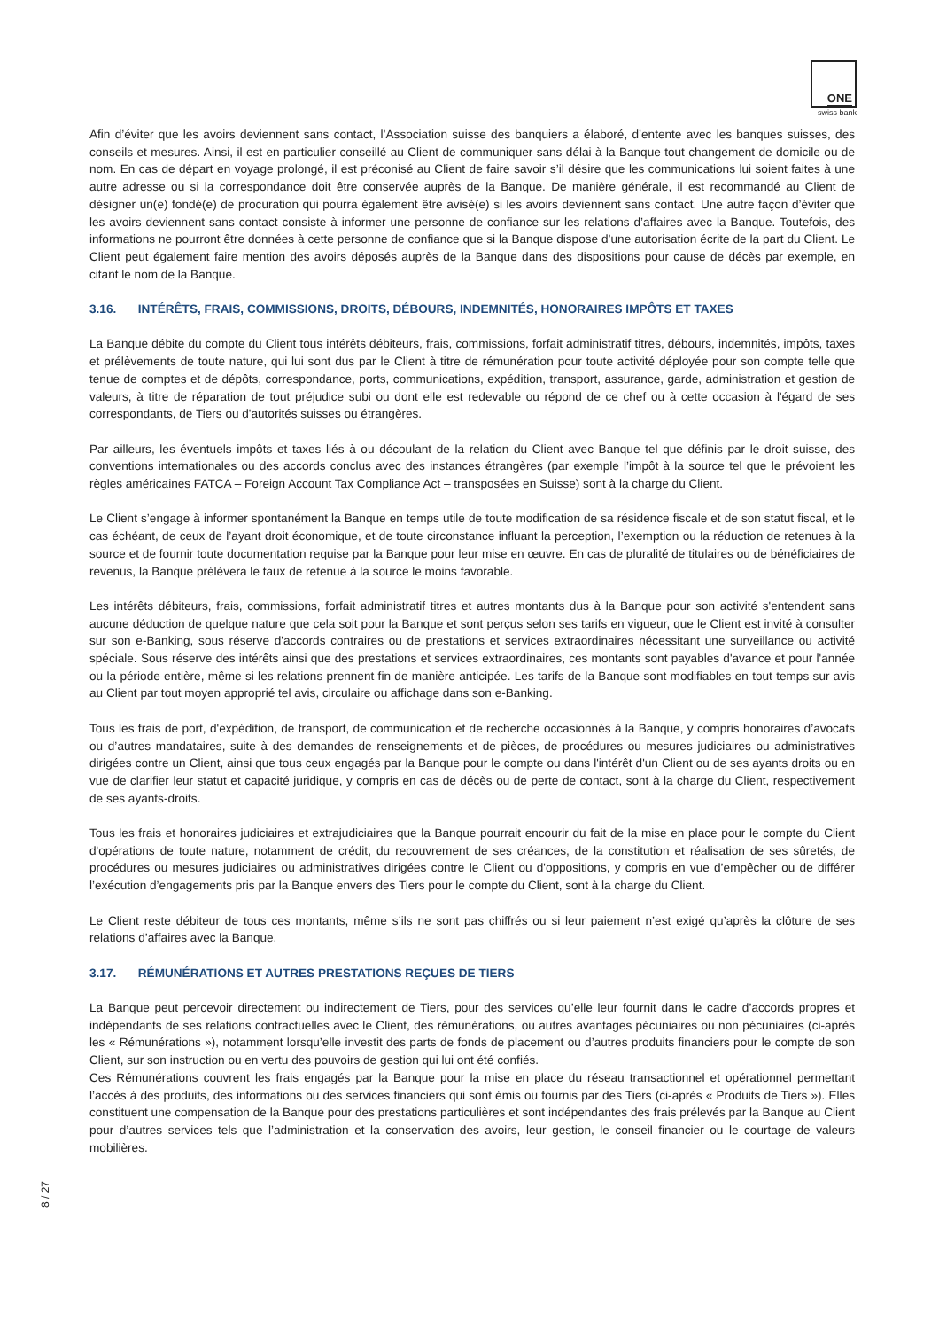ONE
swiss bank
Afin d’éviter que les avoirs deviennent sans contact, l’Association suisse des banquiers a élaboré, d’entente avec les banques suisses, des conseils et mesures. Ainsi, il est en particulier conseillé au Client de communiquer sans délai à la Banque tout changement de domicile ou de nom. En cas de départ en voyage prolongé, il est préconisé au Client de faire savoir s’il désire que les communications lui soient faites à une autre adresse ou si la correspondance doit être conservée auprès de la Banque. De manière générale, il est recommandé au Client de désigner un(e) fondé(e) de procuration qui pourra également être avisé(e) si les avoirs deviennent sans contact. Une autre façon d’éviter que les avoirs deviennent sans contact consiste à informer une personne de confiance sur les relations d’affaires avec la Banque. Toutefois, des informations ne pourront être données à cette personne de confiance que si la Banque dispose d’une autorisation écrite de la part du Client. Le Client peut également faire mention des avoirs déposés auprès de la Banque dans des dispositions pour cause de décès par exemple, en citant le nom de la Banque.
3.16. INTÉRÊTS, FRAIS, COMMISSIONS, DROITS, DÉBOURS, INDEMNITÉS, HONORAIRES IMPÔTS ET TAXES
La Banque débite du compte du Client tous intérêts débiteurs, frais, commissions, forfait administratif titres, débours, indemnités, impôts, taxes et prélèvements de toute nature, qui lui sont dus par le Client à titre de rémunération pour toute activité déployée pour son compte telle que tenue de comptes et de dépôts, correspondance, ports, communications, expédition, transport, assurance, garde, administration et gestion de valeurs, à titre de réparation de tout préjudice subi ou dont elle est redevable ou répond de ce chef ou à cette occasion à l'égard de ses correspondants, de Tiers ou d'autorités suisses ou étrangères.
Par ailleurs, les éventuels impôts et taxes liés à ou découlant de la relation du Client avec Banque tel que définis par le droit suisse, des conventions internationales ou des accords conclus avec des instances étrangères (par exemple l’impôt à la source tel que le prévoient les règles américaines FATCA – Foreign Account Tax Compliance Act – transposées en Suisse) sont à la charge du Client.
Le Client s’engage à informer spontanément la Banque en temps utile de toute modification de sa résidence fiscale et de son statut fiscal, et le cas échéant, de ceux de l’ayant droit économique, et de toute circonstance influant la perception, l’exemption ou la réduction de retenues à la source et de fournir toute documentation requise par la Banque pour leur mise en œuvre. En cas de pluralité de titulaires ou de bénéficiaires de revenus, la Banque prélèvera le taux de retenue à la source le moins favorable.
Les intérêts débiteurs, frais, commissions, forfait administratif titres et autres montants dus à la Banque pour son activité s'entendent sans aucune déduction de quelque nature que cela soit pour la Banque et sont perçus selon ses tarifs en vigueur, que le Client est invité à consulter sur son e-Banking, sous réserve d'accords contraires ou de prestations et services extraordinaires nécessitant une surveillance ou activité spéciale. Sous réserve des intérêts ainsi que des prestations et services extraordinaires, ces montants sont payables d'avance et pour l'année ou la période entière, même si les relations prennent fin de manière anticipée. Les tarifs de la Banque sont modifiables en tout temps sur avis au Client par tout moyen approprié tel avis, circulaire ou affichage dans son e-Banking.
Tous les frais de port, d'expédition, de transport, de communication et de recherche occasionnés à la Banque, y compris honoraires d’avocats ou d’autres mandataires, suite à des demandes de renseignements et de pièces, de procédures ou mesures judiciaires ou administratives dirigées contre un Client, ainsi que tous ceux engagés par la Banque pour le compte ou dans l'intérêt d'un Client ou de ses ayants droits ou en vue de clarifier leur statut et capacité juridique, y compris en cas de décès ou de perte de contact, sont à la charge du Client, respectivement de ses ayants-droits.
Tous les frais et honoraires judiciaires et extrajudiciaires que la Banque pourrait encourir du fait de la mise en place pour le compte du Client d'opérations de toute nature, notamment de crédit, du recouvrement de ses créances, de la constitution et réalisation de ses sûretés, de procédures ou mesures judiciaires ou administratives dirigées contre le Client ou d'oppositions, y compris en vue d’empêcher ou de différer l’exécution d’engagements pris par la Banque envers des Tiers pour le compte du Client, sont à la charge du Client.
Le Client reste débiteur de tous ces montants, même s’ils ne sont pas chiffrés ou si leur paiement n’est exigé qu’après la clôture de ses relations d’affaires avec la Banque.
3.17. RÉMUNÉRATIONS ET AUTRES PRESTATIONS REÇUES DE TIERS
La Banque peut percevoir directement ou indirectement de Tiers, pour des services qu’elle leur fournit dans le cadre d’accords propres et indépendants de ses relations contractuelles avec le Client, des rémunérations, ou autres avantages pécuniaires ou non pécuniaires (ci-après les « Rémunérations »), notamment lorsqu’elle investit des parts de fonds de placement ou d’autres produits financiers pour le compte de son Client, sur son instruction ou en vertu des pouvoirs de gestion qui lui ont été confiés.
Ces Rémunérations couvrent les frais engagés par la Banque pour la mise en place du réseau transactionnel et opérationnel permettant l’accès à des produits, des informations ou des services financiers qui sont émis ou fournis par des Tiers (ci-après « Produits de Tiers »). Elles constituent une compensation de la Banque pour des prestations particulières et sont indépendantes des frais prélevés par la Banque au Client pour d’autres services tels que l’administration et la conservation des avoirs, leur gestion, le conseil financier ou le courtage de valeurs mobilières.
8 / 27